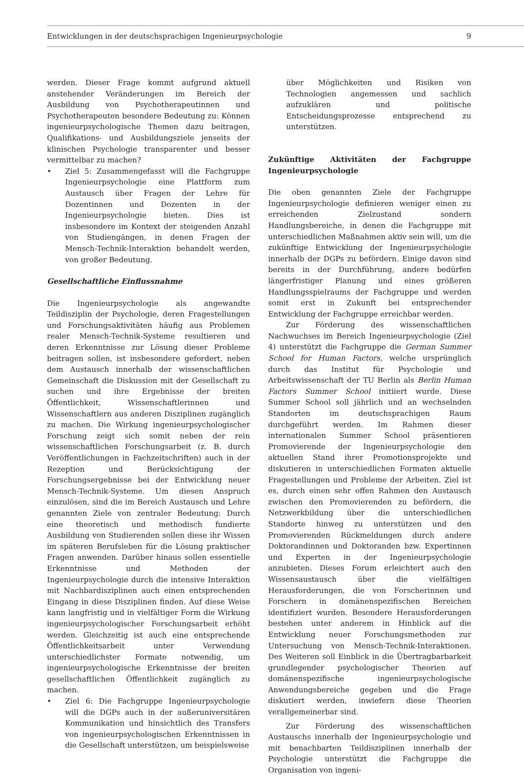Entwicklungen in der deutschsprachigen Ingenieurpsychologie 9
werden. Dieser Frage kommt aufgrund aktuell anstehender Veränderungen im Bereich der Ausbildung von Psychotherapeutinnen und Psychotherapeuten besondere Bedeutung zu: Können ingenieurpsychologische Themen dazu beitragen, Qualifikations- und Ausbildungsziele jenseits der klinischen Psychologie transparenter und besser vermittelbar zu machen?
• Ziel 5: Zusammengefasst will die Fachgruppe Ingenieurpsychologie eine Plattform zum Austausch über Fragen der Lehre für Dozentinnen und Dozenten in der Ingenieurpsychologie bieten. Dies ist insbesondere im Kontext der steigenden Anzahl von Studiengängen, in denen Fragen der Mensch-Technik-Interaktion behandelt werden, von großer Bedeutung.
Gesellschaftliche Einflussnahme
Die Ingenieurpsychologie als angewandte Teildisziplin der Psychologie, deren Fragestellungen und Forschungsaktivitäten häufig aus Problemen realer Mensch-Technik-Systeme resultieren und deren Erkenntnisse zur Lösung dieser Probleme beitragen sollen, ist insbesondere gefordert, neben dem Austausch innerhalb der wissenschaftlichen Gemeinschaft die Diskussion mit der Gesellschaft zu suchen und ihre Ergebnisse der breiten Öffentlichkeit, Wissenschaftlerinnen und Wissenschaftlern aus anderen Disziplinen zugänglich zu machen. Die Wirkung ingenieurpsychologischer Forschung zeigt sich somit neben der rein wissenschaftlichen Forschungsarbeit (z. B. durch Veröffentlichungen in Fachzeitschriften) auch in der Rezeption und Berücksichtigung der Forschungsergebnisse bei der Entwicklung neuer Mensch-Technik-Systeme. Um diesen Anspruch einzulösen, sind die im Bereich Austausch und Lehre genannten Ziele von zentraler Bedeutung: Durch eine theoretisch und methodisch fundierte Ausbildung von Studierenden sollen diese ihr Wissen im späteren Berufsleben für die Lösung praktischer Fragen anwenden. Darüber hinaus sollen essentielle Erkenntnisse und Methoden der Ingenieurpsychologie durch die intensive Interaktion mit Nachbardisziplinen auch einen entsprechenden Eingang in diese Disziplinen finden. Auf diese Weise kann langfristig und in vielfältiger Form die Wirkung ingenieurpsychologischer Forschungsarbeit erhöht werden. Gleichzeitig ist auch eine entsprechende Öffentlichkeitsarbeit unter Verwendung unterschiedlichster Formate notwendig, um ingenieurpsychologische Erkenntnisse der breiten gesellschaftlichen Öffentlichkeit zugänglich zu machen.
• Ziel 6: Die Fachgruppe Ingenieurpsychologie will die DGPs auch in der außeruniversitären Kommunikation und hinsichtlich des Transfers von ingenieurpsychologischen Erkenntnissen in die Gesellschaft unterstützen, um beispielsweise
über Möglichkeiten und Risiken von Technologien angemessen und sachlich aufzuklären und politische Entscheidungsprozesse entsprechend zu unterstützen.
Zukünftige Aktivitäten der Fachgruppe Ingenieurpsychologie
Die oben genannten Ziele der Fachgruppe Ingenieurpsychologie definieren weniger einen zu erreichenden Zielzustand sondern Handlungsbereiche, in denen die Fachgruppe mit unterschiedlichen Maßnahmen aktiv sein will, um die zukünftige Entwicklung der Ingenieurpsychologie innerhalb der DGPs zu befördern. Einige davon sind bereits in der Durchführung, andere bedürfen längerfristiger Planung und eines größeren Handlungsspielraums der Fachgruppe und werden somit erst in Zukunft bei entsprechender Entwicklung der Fachgruppe erreichbar werden.
Zur Förderung des wissenschaftlichen Nachwuchses im Bereich Ingenieurpsychologie (Ziel 4) unterstützt die Fachgruppe die German Summer School for Human Factors, welche ursprünglich durch das Institut für Psychologie und Arbeitswissenschaft der TU Berlin als Berlin Human Factors Summer School initiiert wurde. Diese Summer School soll jährlich und an wechselnden Standorten im deutschsprachigen Raum durchgeführt werden. Im Rahmen dieser internationalen Summer School präsentieren Promovierende der Ingenieurpsychologie den aktuellen Stand ihrer Promotionsprojekte und diskutieren in unterschiedlichen Formaten aktuelle Fragestellungen und Probleme der Arbeiten. Ziel ist es, durch einen sehr offen Rahmen den Austausch zwischen den Promovierenden zu befördern, die Netzwerkbildung über die unterschiedlichen Standorte hinweg zu unterstützen und den Promovierenden Rückmeldungen durch andere Doktorandinnen und Doktoranden bzw. Expertinnen und Experten in der Ingenieurpsychologie anzubieten. Dieses Forum erleichtert auch den Wissensaustausch über die vielfältigen Herausforderungen, die von Forscherinnen und Forschern in domänenspezifischen Bereichen identifiziert wurden. Besondere Herausforderungen bestehen unter anderem in Hinblick auf die Entwicklung neuer Forschungsmethoden zur Untersuchung von Mensch-Technik-Interaktionen. Des Weiteren soll Einblick in die Übertragbarbarkeit grundlegender psychologischer Theorien auf domänenspezifische ingenieurpsychologische Anwendungsbereiche gegeben und die Frage diskutiert werden, inwiefern diese Theorien verallgemeinerbar sind.
Zur Förderung des wissenschaftlichen Austauschs innerhalb der Ingenieurpsychologie und mit benachbarten Teildisziplinen innerhalb der Psychologie unterstützt die Fachgruppe die Organisation von ingeni-